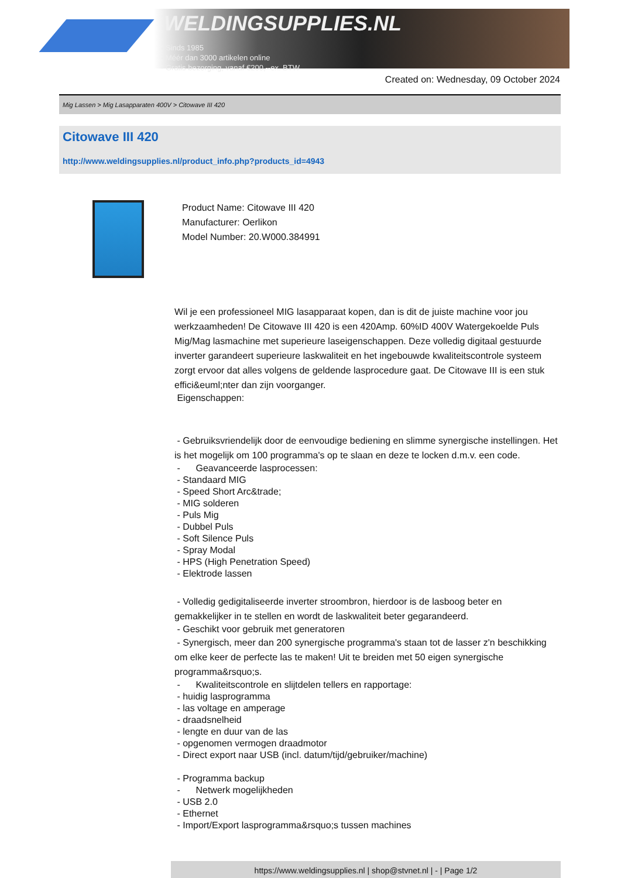WELDINGSUPPLIES.NL
- Sinds 1985
- Méér dan 3000 artikelen online
- Gratis bezorging, vanaf €200,--ex. BTW
Created on: Wednesday, 09 October 2024
Mig Lassen > Mig Lasapparaten 400V > Citowave III 420
Citowave III 420
http://www.weldingsupplies.nl/product_info.php?products_id=4943
Product Name: Citowave III 420
Manufacturer: Oerlikon
Model Number: 20.W000.384991
Wil je een professioneel MIG lasapparaat kopen, dan is dit de juiste machine voor jou werkzaamheden! De Citowave III 420 is een 420Amp. 60%ID 400V Watergekoelde Puls Mig/Mag lasmachine met superieure laseigenschappen. Deze volledig digitaal gestuurde inverter garandeert superieure laskwaliteit en het ingebouwde kwaliteitscontrole systeem zorgt ervoor dat alles volgens de geldende lasprocedure gaat. De Citowave III is een stuk effici&euml;nter dan zijn voorganger.
Eigenschappen:
- Gebruiksvriendelijk door de eenvoudige bediening en slimme synergische instellingen. Het is het mogelijk om 100 programma's op te slaan en deze te locken d.m.v. een code.
- Geavanceerde lasprocessen:
- Standaard MIG
- Speed Short Arc&trade;
- MIG solderen
- Puls Mig
- Dubbel Puls
- Soft Silence Puls
- Spray Modal
- HPS (High Penetration Speed)
- Elektrode lassen
- Volledig gedigitaliseerde inverter stroombron, hierdoor is de lasboog beter en gemakkelijker in te stellen en wordt de laskwaliteit beter gegarandeerd.
- Geschikt voor gebruik met generatoren
- Synergisch, meer dan 200 synergische programma's staan tot de lasser z'n beschikking om elke keer de perfecte las te maken! Uit te breiden met 50 eigen synergische programma&rsquo;s.
- Kwaliteitscontrole en slijtdelen tellers en rapportage:
- huidig lasprogramma
- las voltage en amperage
- draadsnelheid
- lengte en duur van de las
- opgenomen vermogen draadmotor
- Direct export naar USB (incl. datum/tijd/gebruiker/machine)
- Programma backup
- Netwerk mogelijkheden
- USB 2.0
- Ethernet
- Import/Export lasprogramma&rsquo;s tussen machines
https://www.weldingsupplies.nl | shop@stvnet.nl | - | Page 1/2